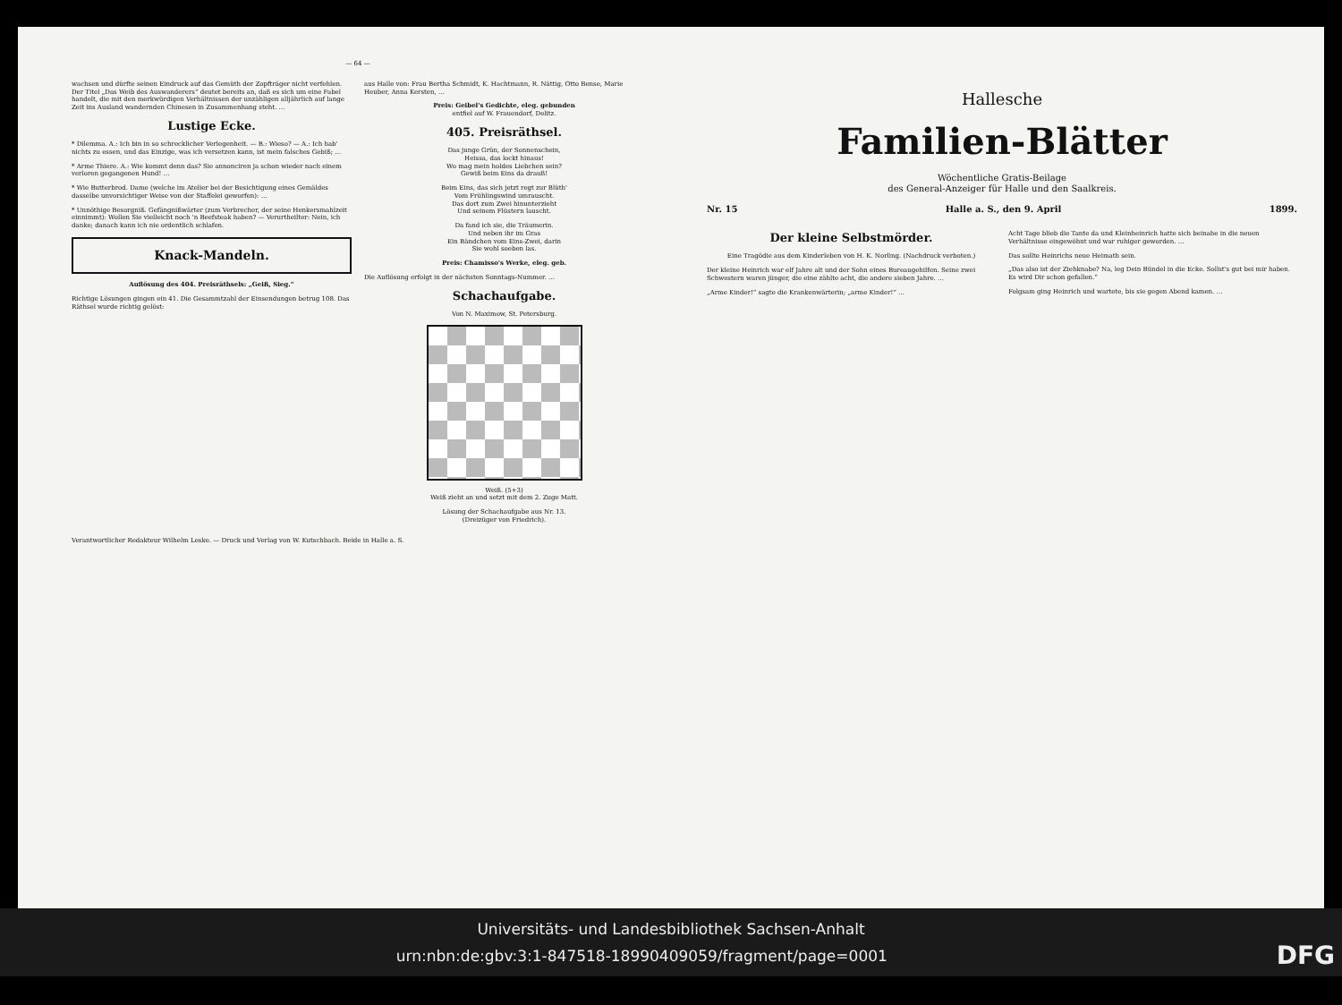— 64 —
wachsen und dürfte seinen Eindruck auf das Gemüth der Zopfträger nicht verfehlen. Der Titel „Das Weib des Auswanderers“ deutet bereits an, daß es sich um eine Fabel handelt, die mit den merkwürdigen Verhältnissen der unzähligen alljährlich auf lange Zeit ins Ausland wandernden Chinesen in Zusammenhang steht. …
Lustige Ecke.
* Dilemma. A.: Ich bin in so schrecklicher Verlegenheit. — B.: Wieso? — A.: Ich hab' nichts zu essen, und das Einzige, was ich versetzen kann, ist mein falsches Gebiß; …
* Arme Thiere. A.: Wie kommt denn das? Sie annonciren ja schon wieder nach einem verloren gegangenen Hund! …
* Wie Butterbrod. Dame (welche im Atelier bei der Besichtigung eines Gemäldes dasselbe unvorsichtiger Weise von der Staffelei geworfen): …
* Unnöthige Besorgniß. Gefängnißwärter (zum Verbrecher, der seine Henkersmahlzeit einnimmt): Wollen Sie vielleicht noch 'n Beefsteak haben? — Verurtheilter: Nein, ich danke; danach kann ich nie ordentlich schlafen.
Knack-Mandeln.
Auflösung des 404. Preisräthsels: „Geiß, Sieg.“
Richtige Lösungen gingen ein 41. Die Gesammtzahl der Einsendungen betrug 108. Das Räthsel wurde richtig gelöst:
aus Halle von: Frau Bertha Schmidt, K. Hachtmann, R. Nättig, Otto Bense, Marie Heuber, Anna Kersten, …
Preis: Geibel's Gedichte, eleg. gebunden
entfiel auf W. Frauendorf, Delitz.
405. Preisräthsel.
Das junge Grün, der Sonnenschein,
Heissa, das lockt hinaus!
Wo mag mein holdes Liebchen sein?
Gewiß beim Eins da drauß!
Beim Eins, das sich jetzt regt zur Blüth'
Vom Frühlingswind umrauscht.
Das dort zum Zwei hinunterzieht
Und seinem Flüstern lauscht.
Da fand ich sie, die Träumerin.
Und neben ihr im Gras
Ein Bändchen vom Eins-Zwei, darin
Sie wohl soeben las.
Preis: Chamisso's Werke, eleg. geb.
Die Auflösung erfolgt in der nächsten Sonntags-Nummer. …
Schachaufgabe.
Von N. Maximow, St. Petersburg.
Weiß. (5+3)
Weiß zieht an und setzt mit dem 2. Zuge Matt.
Lösung der Schachaufgabe aus Nr. 13.
(Dreizüger von Friedrich).
Verantwortlicher Redakteur Wilhelm Leske. — Druck und Verlag von W. Kutschbach. Beide in Halle a. S.
Hallesche
Familien-Blätter
Wöchentliche Gratis-Beilage
des General-Anzeiger für Halle und den Saalkreis.
Nr. 15 Halle a. S., den 9. April 1899.
Der kleine Selbstmörder.
Eine Tragödie aus dem Kinderleben von H. K. Norling. (Nachdruck verboten.)
Der kleine Heinrich war elf Jahre alt und der Sohn eines Bureaugehilfen. Seine zwei Schwestern waren jünger, die eine zählte acht, die andere sieben Jahre. …
„Arme Kinder!“ sagte die Krankenwärterin; „arme Kinder!“ …
Acht Tage blieb die Tante da und Kleinheinrich hatte sich beinahe in die neuen Verhältnisse eingewöhnt und war ruhiger geworden. …
Das sollte Heinrichs neue Heimath sein.
„Das also ist der Ziehknabe? Na, leg Dein Bündel in die Ecke. Sollst's gut bei mir haben. Es wird Dir schon gefallen.“
Folgsam ging Heinrich und wartete, bis sie gegen Abend kamen. …
Universitäts- und Landesbibliothek Sachsen-Anhalt
urn:nbn:de:gbv:3:1-847518-18990409059/fragment/page=0001 DFG